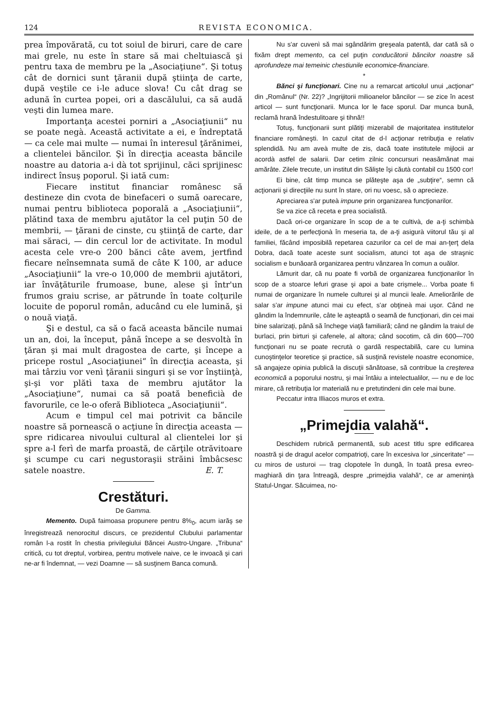124 REVISTA ECONOMICA.
prea împovărată, cu tot soiul de biruri, care de care mai grele, nu este în stare să mai cheltuiască şi pentru taxa de membru pe la „Asociaţiune“. Şi totuş cât de dornici sunt ţăranii după ştiinţa de carte, după veştile ce i-le aduce slova! Cu cât drag se adună în curtea popei, ori a dascălului, ca să audă veşti din lumea mare.
Importanţa acestei porniri a „Asociaţiunii“ nu se poate negà. Această activitate a ei, e îndreptată — ca cele mai multe — numai în interesul ţărănimei, a clientelei băncilor. Şi în direcţia aceasta băncile noastre au datoria a-i dà tot sprijinul, căci sprijinesc indirect însuş poporul. Şi iată cum:
Fiecare institut financiar românesc să destineze din cvota de binefaceri o sumă oarecare, numai pentru biblioteca poporală a „Asociaţiunii“, plătind taxa de membru ajutător la cel puţin 50 de membrii, — ţărani de cinste, cu ştiinţă de carte, dar mai săraci, — din cercul lor de activitate. In modul acesta cele vre-o 200 bănci câte avem, jertfind fiecare neînsemnata sumă de câte K 100, ar aduce „Asociaţiunii“ la vre-o 10,000 de membrii ajutători, iar învăţăturile frumoase, bune, alese şi într'un frumos graiu scrise, ar pătrunde în toate colţurile locuite de poporul român, aducând cu ele lumină, şi o nouă viaţă.
Şi e destul, ca să o facă aceasta băncile numai un an, doi, la început, până începe a se desvoltà în ţăran şi mai mult dragostea de carte, şi începe a pricepe rostul „Asociaţiunei“ în direcţia aceasta, şi mai târziu vor venì ţăranii singuri şi se vor înştiinţà, şi-şi vor plătì taxa de membru ajutător la „Asociaţiune“, numai ca să poată beneficià de favorurile, ce le-o oferă Biblioteca „Asociaţiunii“.
Acum e timpul cel mai potrivit ca băncile noastre să pornească o acţiune în direcţia aceasta — spre ridicarea nivoului cultural al clientelei lor şi spre a-l ferì de marfa proastă, de cărţile otrăvitoare şi scumpe cu cari negustoraşii străini îmbâcsesc satele noastre. E. T.
Crestături.
De Gamma.
Memento. După faimoasa propunere pentru 8%<sub>0</sub>, acum iarăş se înregistrează nenorocitul discurs, ce prezidentul Clubului parlamentar român l-a rostit în chestia privilegiului Băncei Austro-Ungare. „Tribuna“ critică, cu tot dreptul, vorbirea, pentru motivele naive, ce le invoacă şi cari ne-ar fi îndemnat, — vezi Doamne — să susţinem Banca comună.
Nu s'ar cuvenì să mai sgândărim greşeala patentă, dar cată să o fixăm drept memento, ca cel puţin conducătorii băncilor noastre să aprofundeze mai temeinic chestiunile economice-financiare.
*
Bănci şi funcţionari. Cine nu a remarcat articolul unui „acţionar“ din „Românul“ (Nr. 22)? „Ingrijitorii milioanelor băncilor — se zice în acest articol — sunt funcţionarii. Munca lor le face sporul. Dar munca bună, reclamă hrană îndestulitoare şi tihnă!!
Totuş, funcţionarii sunt plătiţi mizerabil de majoritatea institutelor financiare româneşti. In cazul citat de d-l acţionar retribuţia e relativ splendidă. Nu am aveà multe de zis, dacă toate institutele mijlocii ar acordà astfel de salarii. Dar cetim zilnic concursuri neasămănat mai amărâte. Zilele trecute, un institut din Sălişte îşi căutà contabil cu 1500 cor!
Ei bine, cât timp munca se plăteşte aşa de „subţire“, semn că acţionarii şi direcţiile nu sunt în stare, ori nu voesc, să o aprecieze.
Apreciarea s'ar puteà impune prin organizarea funcţionarilor.
Se va zice că receta e prea socialistă.
Dacă ori-ce organizare în scop de a te cultivà, de a-ţi schimbà ideile, de a te perfecţionà în meseria ta, de a-ţi asigurà viitorul tău şi al familiei, făcând imposibilă repetarea cazurilor ca cel de mai an-ţerţ dela Dobra, dacă toate aceste sunt socialism, atunci tot aşa de straşnic socialism e bunăoară organizarea pentru vânzarea în comun a ouălor.
Lămurit dar, că nu poate fi vorbă de organizarea funcţionarilor în scop de a stoarce lefuri grase şi apoi a bate crişmele... Vorba poate fi numai de organizare în numele culturei şi al muncii leale. Ameliorările de salar s'ar impune atunci mai cu efect, s'ar obţineà mai uşor. Când ne gândim la îndemnurile, câte le aşteaptă o seamă de funcţionari, din cei mai bine salarizaţi, până să închege viaţă familiară; când ne gândim la traiul de burlaci, prin birturi şi cafenele, al altora; când socotim, că din 600—700 funcţionari nu se poate recrutà o gardă respectabilă, care cu lumina cunoştinţelor teoretice şi practice, să susţină revistele noastre economice, să angajeze opinia publică la discuţii sănătoase, să contribue la creşterea economică a poporului nostru, şi mai întâiu a intelectualilor, — nu e de loc mirare, că retribuţia lor materială nu e pretutindeni din cele mai bune.
Peccatur intra Illiacos muros et extra.
„Primejdia valahă“.
Deschidem rubrică permanentă, sub acest titlu spre edificarea noastră şi de dragul acelor compatrioţi, care în excesiva lor „sinceritate“ — cu miros de usturoi — trag clopotele în dungă, în toată presa evreo-maghiară din ţara întreagă, despre „primejdia valahă“, ce ar ameninţà Statul-Ungar. Săcuimea, no-